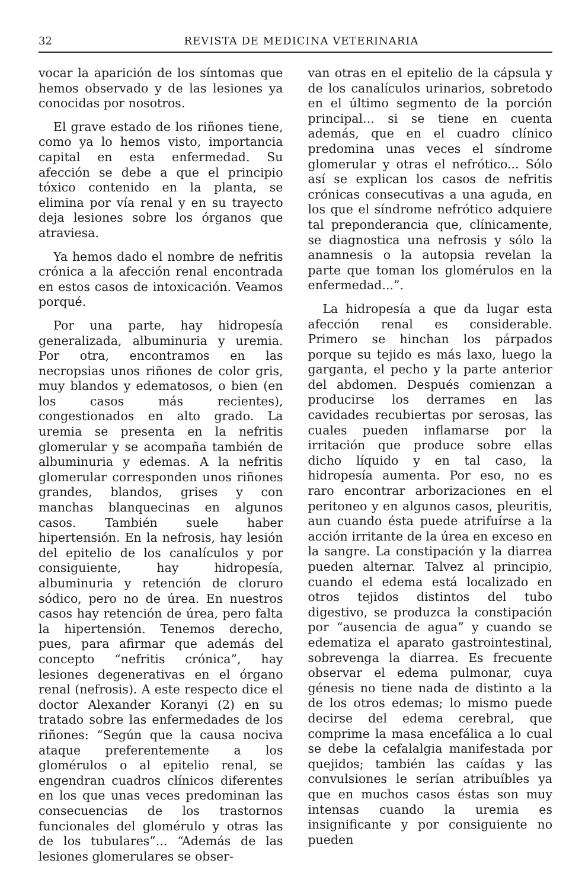32 REVISTA DE MEDICINA VETERINARIA
vocar la aparición de los síntomas que hemos observado y de las lesiones ya conocidas por nosotros.
El grave estado de los riñones tiene, como ya lo hemos visto, importancia capital en esta enfermedad. Su afección se debe a que el principio tóxico contenido en la planta, se elimina por vía renal y en su trayecto deja lesiones sobre los órganos que atraviesa.
Ya hemos dado el nombre de nefritis crónica a la afección renal encontrada en estos casos de intoxicación. Veamos porqué.
Por una parte, hay hidropesía generalizada, albuminuria y uremia. Por otra, encontramos en las necropsias unos riñones de color gris, muy blandos y edematosos, o bien (en los casos más recientes), congestionados en alto grado. La uremia se presenta en la nefritis glomerular y se acompaña también de albuminuria y edemas. A la nefritis glomerular corresponden unos riñones grandes, blandos, grises y con manchas blanquecinas en algunos casos. También suele haber hipertensión. En la nefrosis, hay lesión del epitelio de los canalículos y por consiguiente, hay hidropesía, albuminuria y retención de cloruro sódico, pero no de úrea. En nuestros casos hay retención de úrea, pero falta la hipertensión. Tenemos derecho, pues, para afirmar que además del concepto “nefritis crónica”, hay lesiones degenerativas en el órgano renal (nefrosis). A este respecto dice el doctor Alexander Koranyi (2) en su tratado sobre las enfermedades de los riñones: “Según que la causa nociva ataque preferentemente a los glomérulos o al epitelio renal, se engendran cuadros clínicos diferentes en los que unas veces predominan las consecuencias de los trastornos funcionales del glomérulo y otras las de los tubulares”... “Además de las lesiones glomerulares se obser-
van otras en el epitelio de la cápsula y de los canalículos urinarios, sobretodo en el último segmento de la porción principal... si se tiene en cuenta además, que en el cuadro clínico predomina unas veces el síndrome glomerular y otras el nefrótico... Sólo así se explican los casos de nefritis crónicas consecutivas a una aguda, en los que el síndrome nefrótico adquiere tal preponderancia que, clínicamente, se diagnostica una nefrosis y sólo la anamnesis o la autopsia revelan la parte que toman los glomérulos en la enfermedad...”.
La hidropesía a que da lugar esta afección renal es considerable. Primero se hinchan los párpados porque su tejido es más laxo, luego la garganta, el pecho y la parte anterior del abdomen. Después comienzan a producirse los derrames en las cavidades recubiertas por serosas, las cuales pueden inflamarse por la irritación que produce sobre ellas dicho líquido y en tal caso, la hidropesía aumenta. Por eso, no es raro encontrar arborizaciones en el peritoneo y en algunos casos, pleuritis, aun cuando ésta puede atrifuírse a la acción irritante de la úrea en exceso en la sangre. La constipación y la diarrea pueden alternar. Talvez al principio, cuando el edema está localizado en otros tejidos distintos del tubo digestivo, se produzca la constipación por “ausencia de agua” y cuando se edematiza el aparato gastrointestinal, sobrevenga la diarrea. Es frecuente observar el edema pulmonar, cuya génesis no tiene nada de distinto a la de los otros edemas; lo mismo puede decirse del edema cerebral, que comprime la masa encefálica a lo cual se debe la cefalalgia manifestada por quejidos; también las caídas y las convulsiones le serían atribuíbles ya que en muchos casos éstas son muy intensas cuando la uremia es insignificante y por consiguiente no pueden